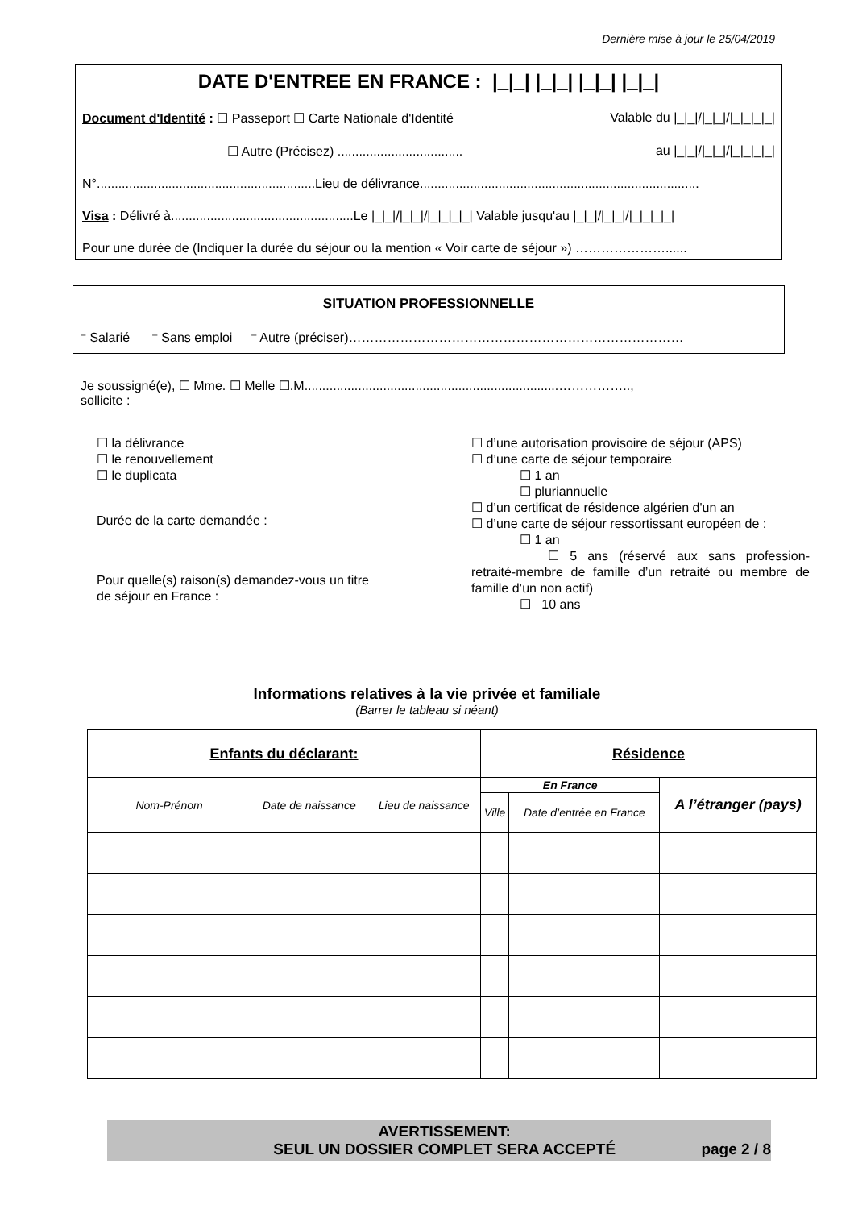Dernière mise à jour le 25/04/2019
DATE D'ENTREE EN FRANCE : |_|_| |_|_| |_|_| |_|_|
Document d'Identité : ☐ Passeport ☐ Carte Nationale d'Identité Valable du |_|_|/|_|_|/|_|_|_|_|
☐ Autre (Précisez) ................................... au |_|_|/|_|_|/|_|_|_|_|
N°.............................................................Lieu de délivrance..............................................................................
Visa : Délivré à...................................................Le |_|_|/|_|_|/|_|_|_|_| Valable jusqu'au |_|_|/|_|_|/|_|_|_|_|
Pour une durée de (Indiquer la durée du séjour ou la mention « Voir carte de séjour ») …………………......
SITUATION PROFESSIONNELLE
⁻ Salarié ⁻ Sans emploi ⁻ Autre (préciser)……………………………………………………………………
Je soussigné(e), ☐ Mme. ☐ Melle ☐.M.......................................................................……………..,
sollicite :
☐ la délivrance
☐ le renouvellement
☐ le duplicata
Durée de la carte demandée :
Pour quelle(s) raison(s) demandez-vous un titre
de séjour en France :
☐ d’une autorisation provisoire de séjour (APS)
☐ d’une carte de séjour temporaire
☐ 1 an
☐ pluriannuelle
☐ d’un certificat de résidence algérien d'un an
☐ d’une carte de séjour ressortissant européen de :
☐ 1 an
☐ 5 ans (réservé aux sans profession-retraité-membre de famille d’un retraité ou membre de famille d’un non actif)
☐ 10 ans
Informations relatives à la vie privée et familiale
(Barrer le tableau si néant)
| Enfants du déclarant: | | | Résidence | | |
| --- | --- | --- | --- | --- | --- |
| Nom-Prénom | Date de naissance | Lieu de naissance | En France | | A l’étranger (pays) |
| | | | Ville | Date d’entrée en France | |
AVERTISSEMENT:
SEUL UN DOSSIER COMPLET SERA ACCEPTÉ
page 2 / 8